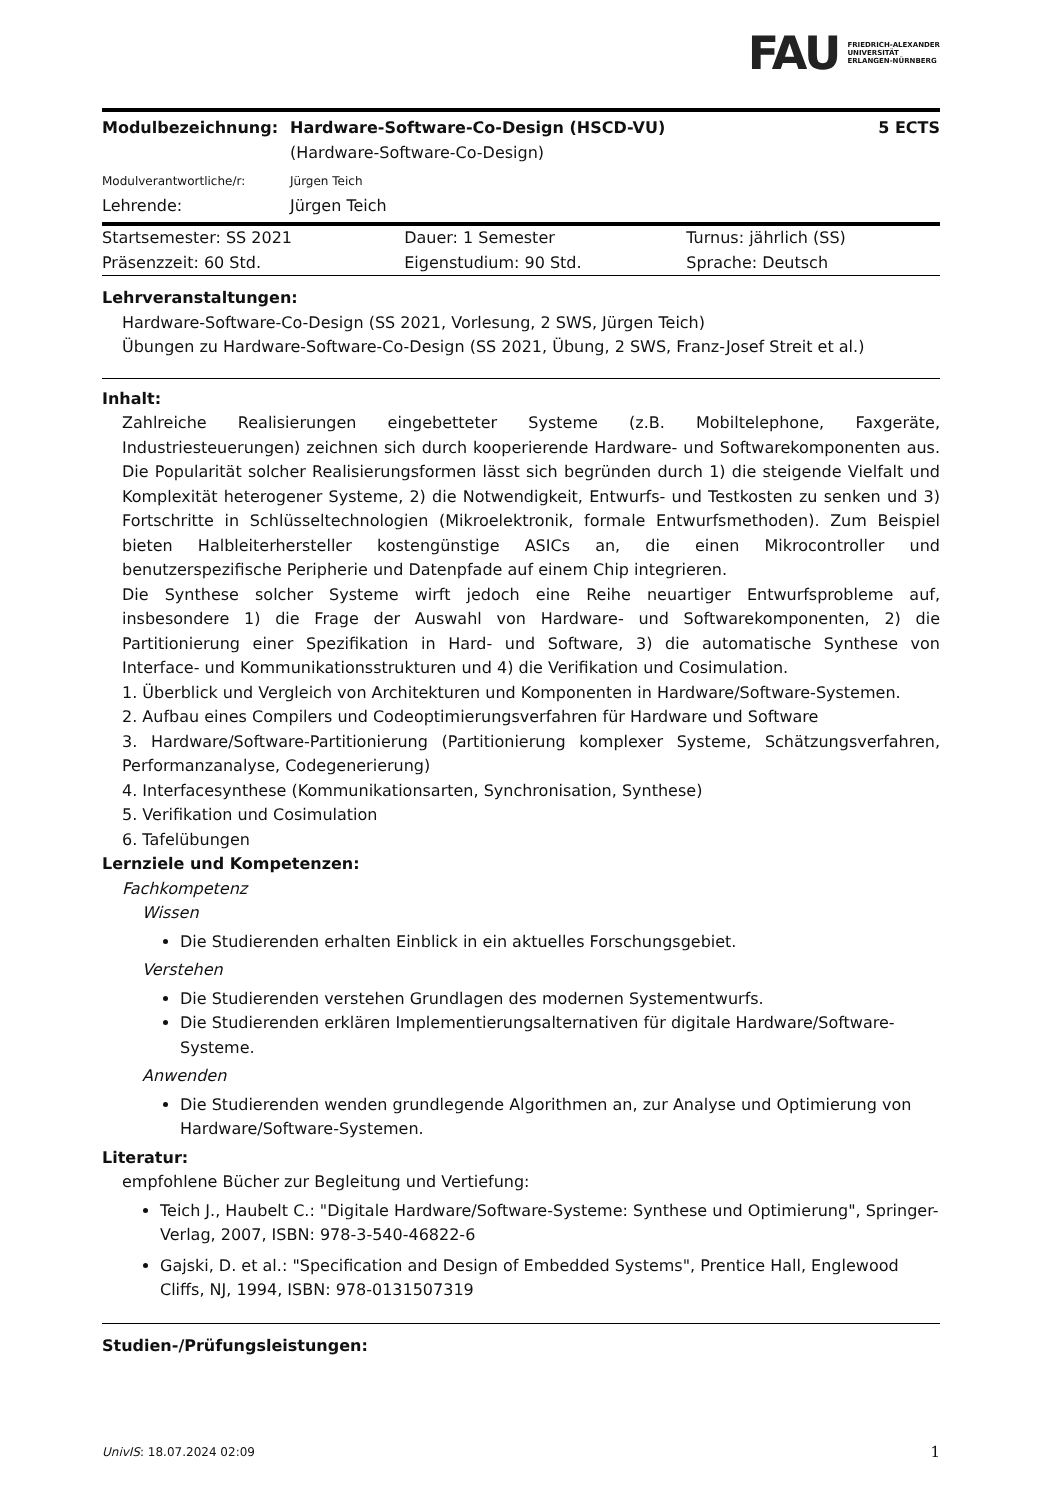FAU FRIEDRICH-ALEXANDER
UNIVERSITÄT
ERLANGEN-NÜRNBERG
| Modulbezeichnung: | Hardware-Software-Co-Design (HSCD-VU) (Hardware-Software-Co-Design) | 5 ECTS |
| Modulverantwortliche/r: | Jürgen Teich | |
| Lehrende: | Jürgen Teich | |
| Startsemester: SS 2021 | Dauer: 1 Semester | Turnus: jährlich (SS) |
| Präsenzzeit: 60 Std. | Eigenstudium: 90 Std. | Sprache: Deutsch |
Lehrveranstaltungen:
Hardware-Software-Co-Design (SS 2021, Vorlesung, 2 SWS, Jürgen Teich)
Übungen zu Hardware-Software-Co-Design (SS 2021, Übung, 2 SWS, Franz-Josef Streit et al.)
Inhalt:
Zahlreiche Realisierungen eingebetteter Systeme (z.B. Mobiltelephone, Faxgeräte, Industriesteuerungen) zeichnen sich durch kooperierende Hardware- und Softwarekomponenten aus. Die Popularität solcher Realisierungsformen lässt sich begründen durch 1) die steigende Vielfalt und Komplexität heterogener Systeme, 2) die Notwendigkeit, Entwurfs- und Testkosten zu senken und 3) Fortschritte in Schlüsseltechnologien (Mikroelektronik, formale Entwurfsmethoden). Zum Beispiel bieten Halbleiterhersteller kostengünstige ASICs an, die einen Mikrocontroller und benutzerspezifische Peripherie und Datenpfade auf einem Chip integrieren.
Die Synthese solcher Systeme wirft jedoch eine Reihe neuartiger Entwurfsprobleme auf, insbesondere 1) die Frage der Auswahl von Hardware- und Softwarekomponenten, 2) die Partitionierung einer Spezifikation in Hard- und Software, 3) die automatische Synthese von Interface- und Kommunikationsstrukturen und 4) die Verifikation und Cosimulation.
1. Überblick und Vergleich von Architekturen und Komponenten in Hardware/Software-Systemen.
2. Aufbau eines Compilers und Codeoptimierungsverfahren für Hardware und Software
3. Hardware/Software-Partitionierung (Partitionierung komplexer Systeme, Schätzungsverfahren, Performanzanalyse, Codegenerierung)
4. Interfacesynthese (Kommunikationsarten, Synchronisation, Synthese)
5. Verifikation und Cosimulation
6. Tafelübungen
Lernziele und Kompetenzen:
Fachkompetenz
Wissen
Die Studierenden erhalten Einblick in ein aktuelles Forschungsgebiet.
Verstehen
Die Studierenden verstehen Grundlagen des modernen Systementwurfs.
Die Studierenden erklären Implementierungsalternativen für digitale Hardware/Software-Systeme.
Anwenden
Die Studierenden wenden grundlegende Algorithmen an, zur Analyse und Optimierung von Hardware/Software-Systemen.
Literatur:
empfohlene Bücher zur Begleitung und Vertiefung:
Teich J., Haubelt C.: "Digitale Hardware/Software-Systeme: Synthese und Optimierung", Springer-Verlag, 2007, ISBN: 978-3-540-46822-6
Gajski, D. et al.: "Specification and Design of Embedded Systems", Prentice Hall, Englewood Cliffs, NJ, 1994, ISBN: 978-0131507319
Studien-/Prüfungsleistungen:
UnivIS: 18.07.2024 02:09 1